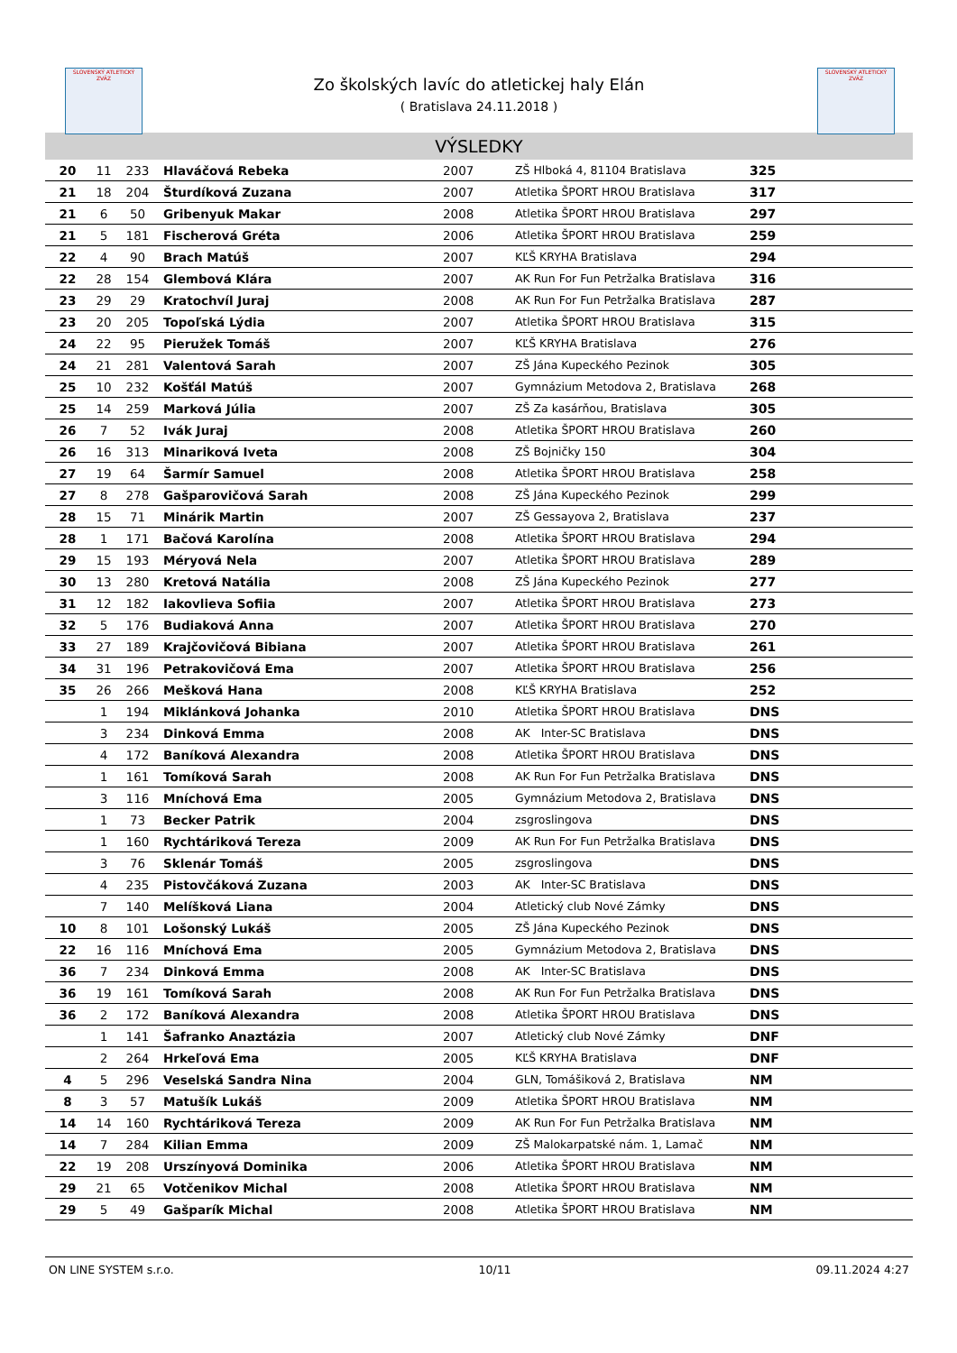SLOVENSKÝ ATLETICKÝ ZVÄZ
SLOVENSKÝ ATLETICKÝ ZVÄZ
Zo školských lavíc do atletickej haly Elán
( Bratislava 24.11.2018 )
VÝSLEDKY
| 20 | 11 | 233 | Hlaváčová Rebeka | 2007 | ZŠ Hlboká 4, 81104 Bratislava | 325 |
| 21 | 18 | 204 | Šturdíková Zuzana | 2007 | Atletika ŠPORT HROU Bratislava | 317 |
| 21 | 6 | 50 | Gribenyuk Makar | 2008 | Atletika ŠPORT HROU Bratislava | 297 |
| 21 | 5 | 181 | Fischerová Gréta | 2006 | Atletika ŠPORT HROU Bratislava | 259 |
| 22 | 4 | 90 | Brach Matúš | 2007 | KĽŠ KRYHA Bratislava | 294 |
| 22 | 28 | 154 | Glembová Klára | 2007 | AK Run For Fun Petržalka Bratislava | 316 |
| 23 | 29 | 29 | Kratochvíl Juraj | 2008 | AK Run For Fun Petržalka Bratislava | 287 |
| 23 | 20 | 205 | Topoľská Lýdia | 2007 | Atletika ŠPORT HROU Bratislava | 315 |
| 24 | 22 | 95 | Pieružek Tomáš | 2007 | KĽŠ KRYHA Bratislava | 276 |
| 24 | 21 | 281 | Valentová Sarah | 2007 | ZŠ Jána Kupeckého Pezinok | 305 |
| 25 | 10 | 232 | Košťál Matúš | 2007 | Gymnázium Metodova 2, Bratislava | 268 |
| 25 | 14 | 259 | Marková Júlia | 2007 | ZŠ Za kasárňou, Bratislava | 305 |
| 26 | 7 | 52 | Ivák Juraj | 2008 | Atletika ŠPORT HROU Bratislava | 260 |
| 26 | 16 | 313 | Minariková Iveta | 2008 | ZŠ Bojničky 150 | 304 |
| 27 | 19 | 64 | Šarmír Samuel | 2008 | Atletika ŠPORT HROU Bratislava | 258 |
| 27 | 8 | 278 | Gašparovičová Sarah | 2008 | ZŠ Jána Kupeckého Pezinok | 299 |
| 28 | 15 | 71 | Minárik Martin | 2007 | ZŠ Gessayova 2, Bratislava | 237 |
| 28 | 1 | 171 | Bačová Karolína | 2008 | Atletika ŠPORT HROU Bratislava | 294 |
| 29 | 15 | 193 | Méryová Nela | 2007 | Atletika ŠPORT HROU Bratislava | 289 |
| 30 | 13 | 280 | Kretová Natália | 2008 | ZŠ Jána Kupeckého Pezinok | 277 |
| 31 | 12 | 182 | Iakovlieva Sofiia | 2007 | Atletika ŠPORT HROU Bratislava | 273 |
| 32 | 5 | 176 | Budiaková Anna | 2007 | Atletika ŠPORT HROU Bratislava | 270 |
| 33 | 27 | 189 | Krajčovičová Bibiana | 2007 | Atletika ŠPORT HROU Bratislava | 261 |
| 34 | 31 | 196 | Petrakovičová Ema | 2007 | Atletika ŠPORT HROU Bratislava | 256 |
| 35 | 26 | 266 | Mešková Hana | 2008 | KĽŠ KRYHA Bratislava | 252 |
| | 1 | 194 | Miklánková Johanka | 2010 | Atletika ŠPORT HROU Bratislava | DNS |
| | 3 | 234 | Dinková Emma | 2008 | AK Inter-SC Bratislava | DNS |
| | 4 | 172 | Baníková Alexandra | 2008 | Atletika ŠPORT HROU Bratislava | DNS |
| | 1 | 161 | Tomíková Sarah | 2008 | AK Run For Fun Petržalka Bratislava | DNS |
| | 3 | 116 | Mníchová Ema | 2005 | Gymnázium Metodova 2, Bratislava | DNS |
| | 1 | 73 | Becker Patrik | 2004 | zsgroslingova | DNS |
| | 1 | 160 | Rychtáriková Tereza | 2009 | AK Run For Fun Petržalka Bratislava | DNS |
| | 3 | 76 | Sklenár Tomáš | 2005 | zsgroslingova | DNS |
| | 4 | 235 | Pistovčáková Zuzana | 2003 | AK Inter-SC Bratislava | DNS |
| | 7 | 140 | Melíšková Liana | 2004 | Atletický club Nové Zámky | DNS |
| 10 | 8 | 101 | Lošonský Lukáš | 2005 | ZŠ Jána Kupeckého Pezinok | DNS |
| 22 | 16 | 116 | Mníchová Ema | 2005 | Gymnázium Metodova 2, Bratislava | DNS |
| 36 | 7 | 234 | Dinková Emma | 2008 | AK Inter-SC Bratislava | DNS |
| 36 | 19 | 161 | Tomíková Sarah | 2008 | AK Run For Fun Petržalka Bratislava | DNS |
| 36 | 2 | 172 | Baníková Alexandra | 2008 | Atletika ŠPORT HROU Bratislava | DNS |
| | 1 | 141 | Šafranko Anaztázia | 2007 | Atletický club Nové Zámky | DNF |
| | 2 | 264 | Hrkeľová Ema | 2005 | KĽŠ KRYHA Bratislava | DNF |
| 4 | 5 | 296 | Veselská Sandra Nina | 2004 | GLN, Tomášiková 2, Bratislava | NM |
| 8 | 3 | 57 | Matušík Lukáš | 2009 | Atletika ŠPORT HROU Bratislava | NM |
| 14 | 14 | 160 | Rychtáriková Tereza | 2009 | AK Run For Fun Petržalka Bratislava | NM |
| 14 | 7 | 284 | Kilian Emma | 2009 | ZŠ Malokarpatské nám. 1, Lamač | NM |
| 22 | 19 | 208 | Urszínyová Dominika | 2006 | Atletika ŠPORT HROU Bratislava | NM |
| 29 | 21 | 65 | Votčenikov Michal | 2008 | Atletika ŠPORT HROU Bratislava | NM |
| 29 | 5 | 49 | Gašparík Michal | 2008 | Atletika ŠPORT HROU Bratislava | NM |
ON LINE SYSTEM s.r.o. 10/11 09.11.2024 4:27